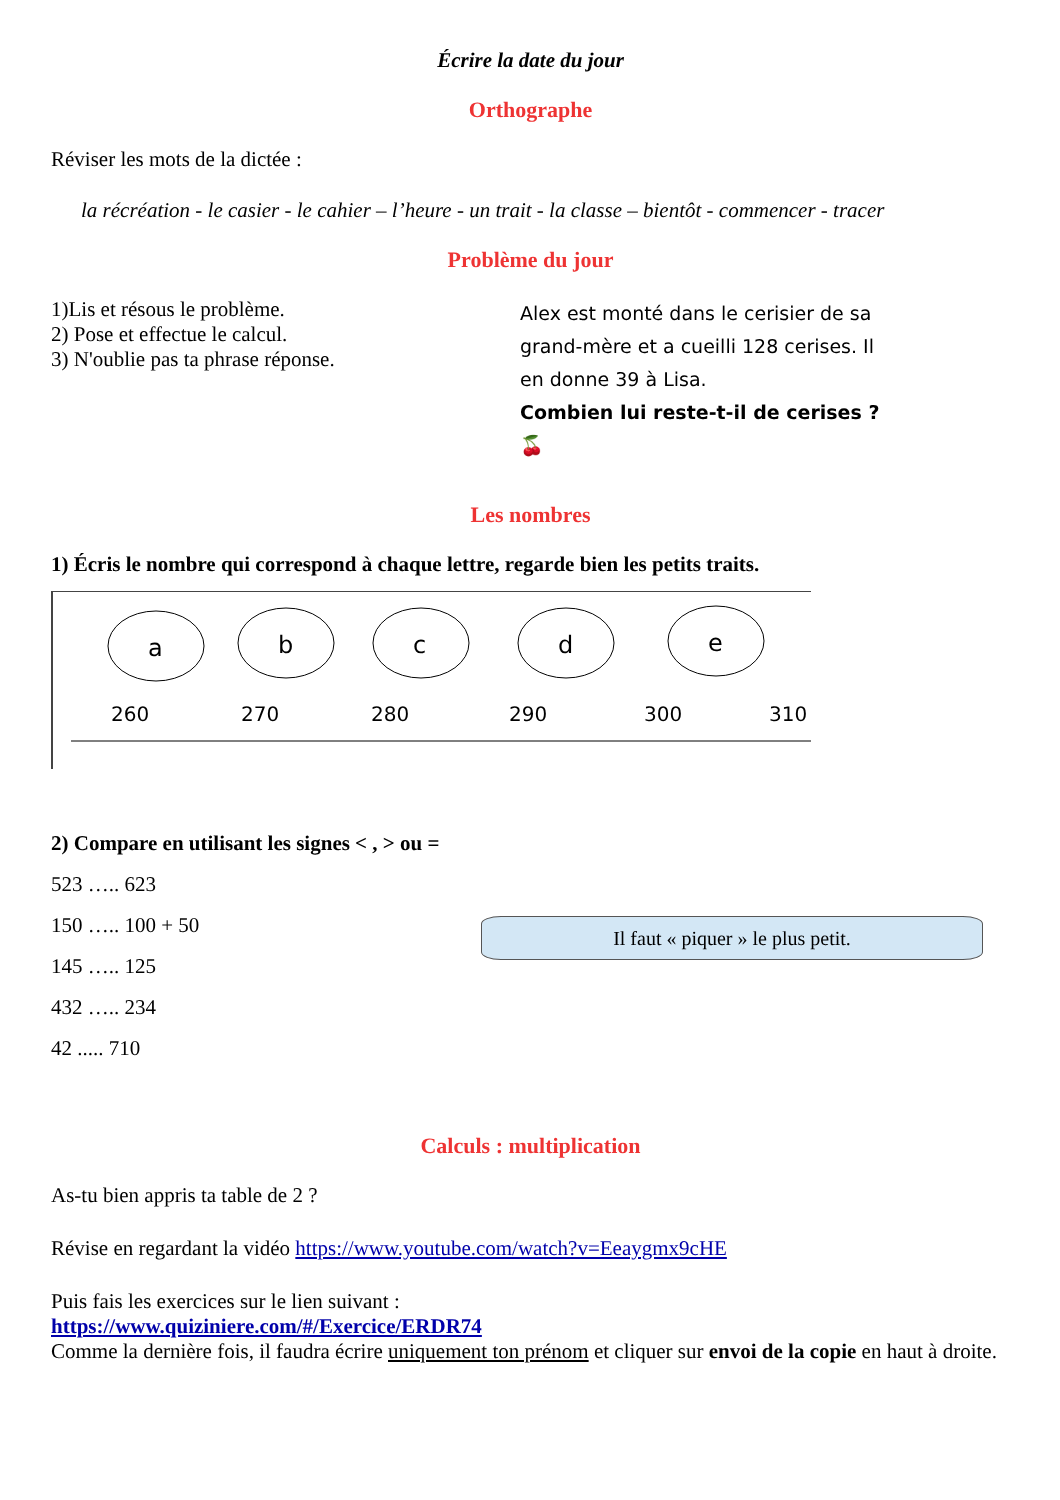Écrire la date du jour
Orthographe
Réviser les mots de la dictée :
la récréation - le casier - le cahier – l’heure - un trait - la classe – bientôt - commencer - tracer
Problème du jour
1)Lis et résous le problème.
2) Pose et effectue le calcul.
3) N'oublie pas ta phrase réponse.
Alex est monté dans le cerisier de sa grand-mère et a cueilli 128 cerises. Il en donne 39 à Lisa.
Combien lui reste-t-il de cerises ? 🍒
Les nombres
1) Écris le nombre qui correspond à chaque lettre, regarde bien les petits traits.
a
b
c
d
e
260
270
280
290
300
310
2) Compare en utilisant les signes < , > ou =
523 ….. 623
150 ….. 100 + 50
145 ….. 125
432 ….. 234
42 ..... 710
Il faut « piquer » le plus petit.
Calculs : multiplication
As-tu bien appris ta table de 2 ?
Révise en regardant la vidéo https://www.youtube.com/watch?v=Eeaygmx9cHE
Puis fais les exercices sur le lien suivant :
https://www.quiziniere.com/#/Exercice/ERDR74
Comme la dernière fois, il faudra écrire uniquement ton prénom et cliquer sur envoi de la copie en haut à droite.